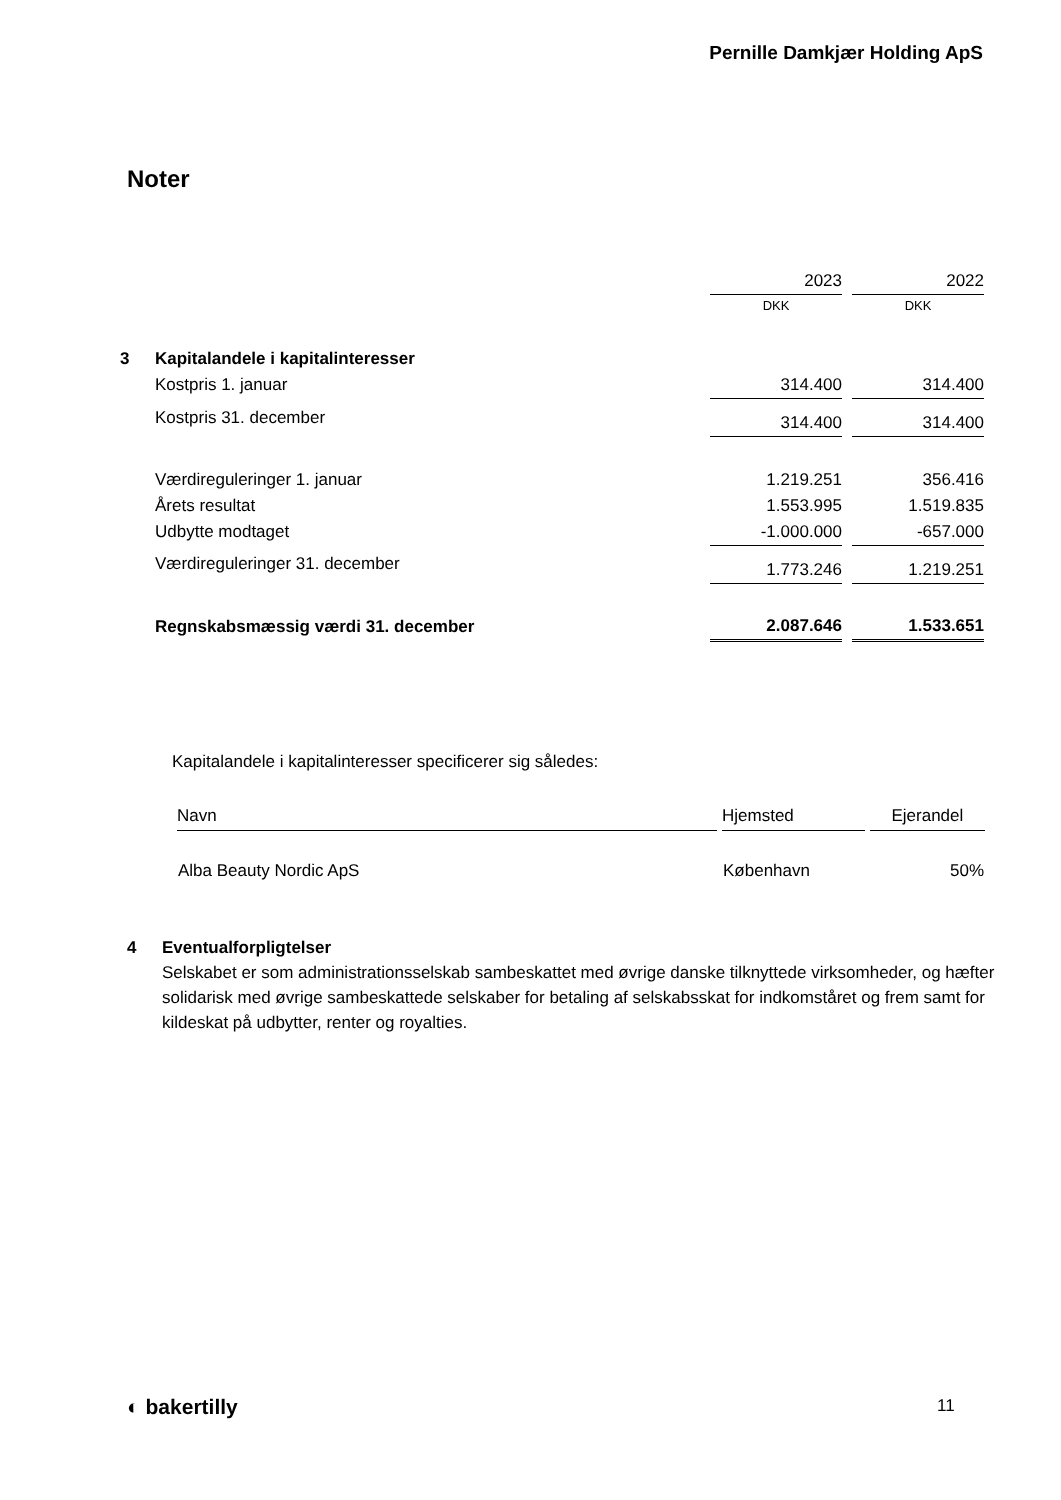Pernille Damkjær Holding ApS
Noter
| | | 2023 | | 2022 |
| | | DKK | | DKK |
| 3 | Kapitalandele i kapitalinteresser | | | |
| | Kostpris 1. januar | 314.400 | | 314.400 |
| | Kostpris 31. december | 314.400 | | 314.400 |
| | Værdireguleringer 1. januar | 1.219.251 | | 356.416 |
| | Årets resultat | 1.553.995 | | 1.519.835 |
| | Udbytte modtaget | -1.000.000 | | -657.000 |
| | Værdireguleringer 31. december | 1.773.246 | | 1.219.251 |
| | Regnskabsmæssig værdi 31. december | 2.087.646 | | 1.533.651 |
Kapitalandele i kapitalinteresser specificerer sig således:
| Navn | Hjemsted | Ejerandel |
| --- | --- | --- |
| Alba Beauty Nordic ApS | København | 50% |
4 Eventualforpligtelser
Selskabet er som administrationsselskab sambeskattet med øvrige danske tilknyttede virksomheder, og hæfter solidarisk med øvrige sambeskattede selskaber for betaling af selskabsskat for indkomståret og frem samt for kildeskat på udbytter, renter og royalties.
◐ bakertilly 11